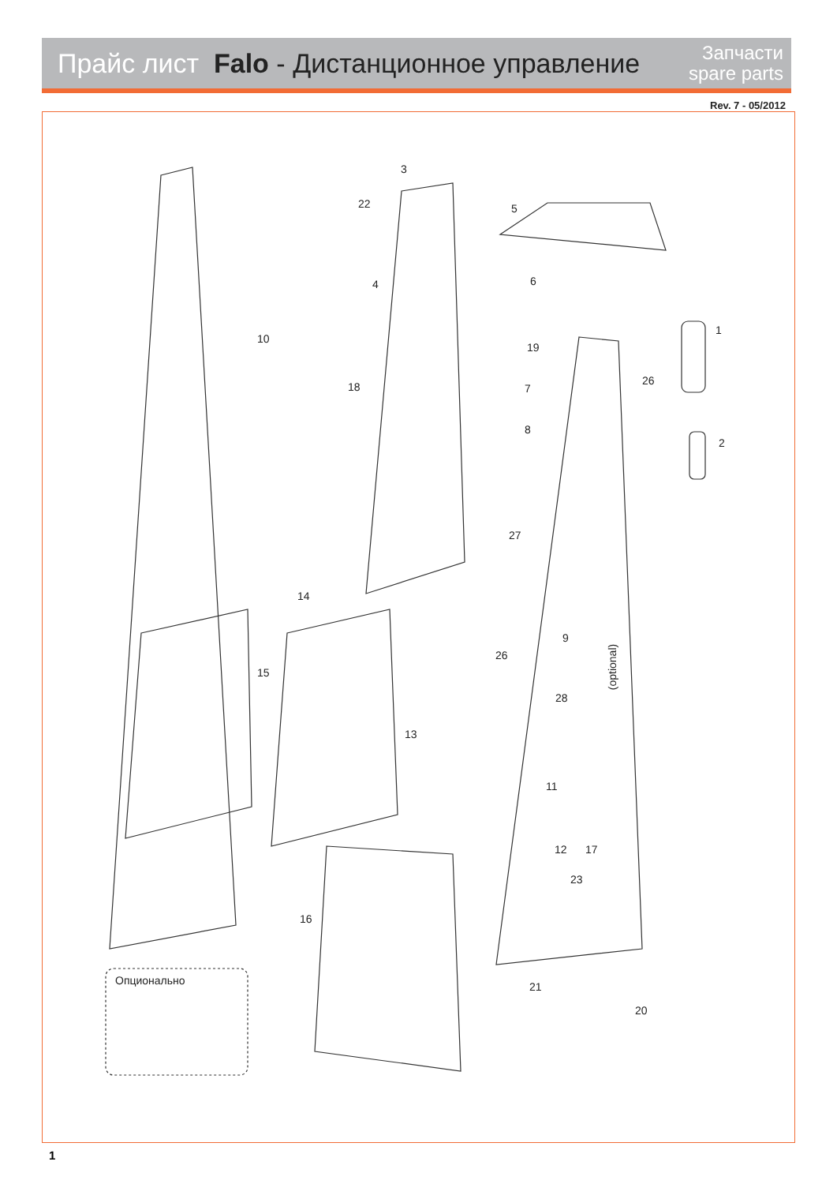Прайс лист Falo - Дистанционное управление
Запчасти
spare parts
Rev. 7 - 05/2012
3
22 5
4 6
1
10
19
26
18 7
8
2
27
14
9
26
15
28
13
11
12 17
23
16
Опционально 21
20
(optional)
1